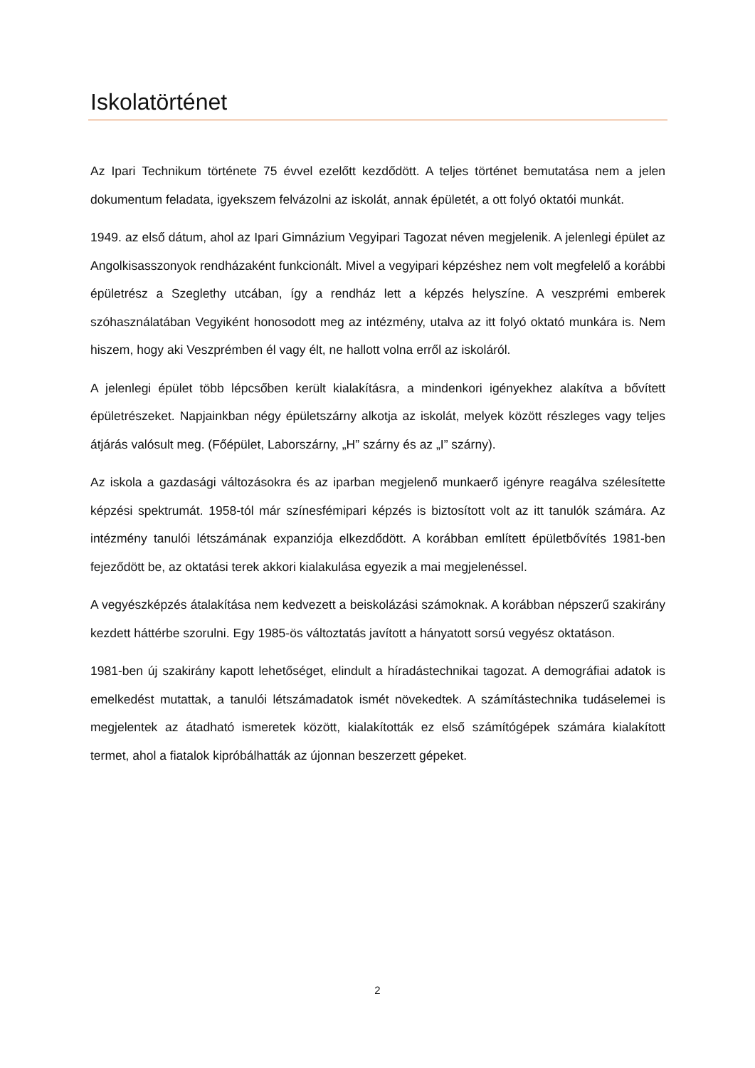Iskolatörténet
Az Ipari Technikum története 75 évvel ezelőtt kezdődött. A teljes történet bemutatása nem a jelen dokumentum feladata, igyekszem felvázolni az iskolát, annak épületét, a ott folyó oktatói munkát.
1949. az első dátum, ahol az Ipari Gimnázium Vegyipari Tagozat néven megjelenik. A jelenlegi épület az Angolkisasszonyok rendházaként funkcionált. Mivel a vegyipari képzéshez nem volt megfelelő a korábbi épületrész a Szeglethy utcában, így a rendház lett a képzés helyszíne. A veszprémi emberek szóhasználatában Vegyiként honosodott meg az intézmény, utalva az itt folyó oktató munkára is. Nem hiszem, hogy aki Veszprémben él vagy élt, ne hallott volna erről az iskoláról.
A jelenlegi épület több lépcsőben került kialakításra, a mindenkori igényekhez alakítva a bővített épületrészeket. Napjainkban négy épületszárny alkotja az iskolát, melyek között részleges vagy teljes átjárás valósult meg. (Főépület, Laborszárny, „H” szárny és az „I” szárny).
Az iskola a gazdasági változásokra és az iparban megjelenő munkaerő igényre reagálva szélesítette képzési spektrumát. 1958-tól már színesfémipari képzés is biztosított volt az itt tanulók számára. Az intézmény tanulói létszámának expanziója elkezdődött. A korábban említett épületbővítés 1981-ben fejeződött be, az oktatási terek akkori kialakulása egyezik a mai megjelenéssel.
A vegyészképzés átalakítása nem kedvezett a beiskolázási számoknak. A korábban népszerű szakirány kezdett háttérbe szorulni. Egy 1985-ös változtatás javított a hányatott sorsú vegyész oktatáson.
1981-ben új szakirány kapott lehetőséget, elindult a híradástechnikai tagozat. A demográfiai adatok is emelkedést mutattak, a tanulói létszámadatok ismét növekedtek. A számítástechnika tudáselemei is megjelentek az átadható ismeretek között, kialakították ez első számítógépek számára kialakított termet, ahol a fiatalok kipróbálhatták az újonnan beszerzett gépeket.
2